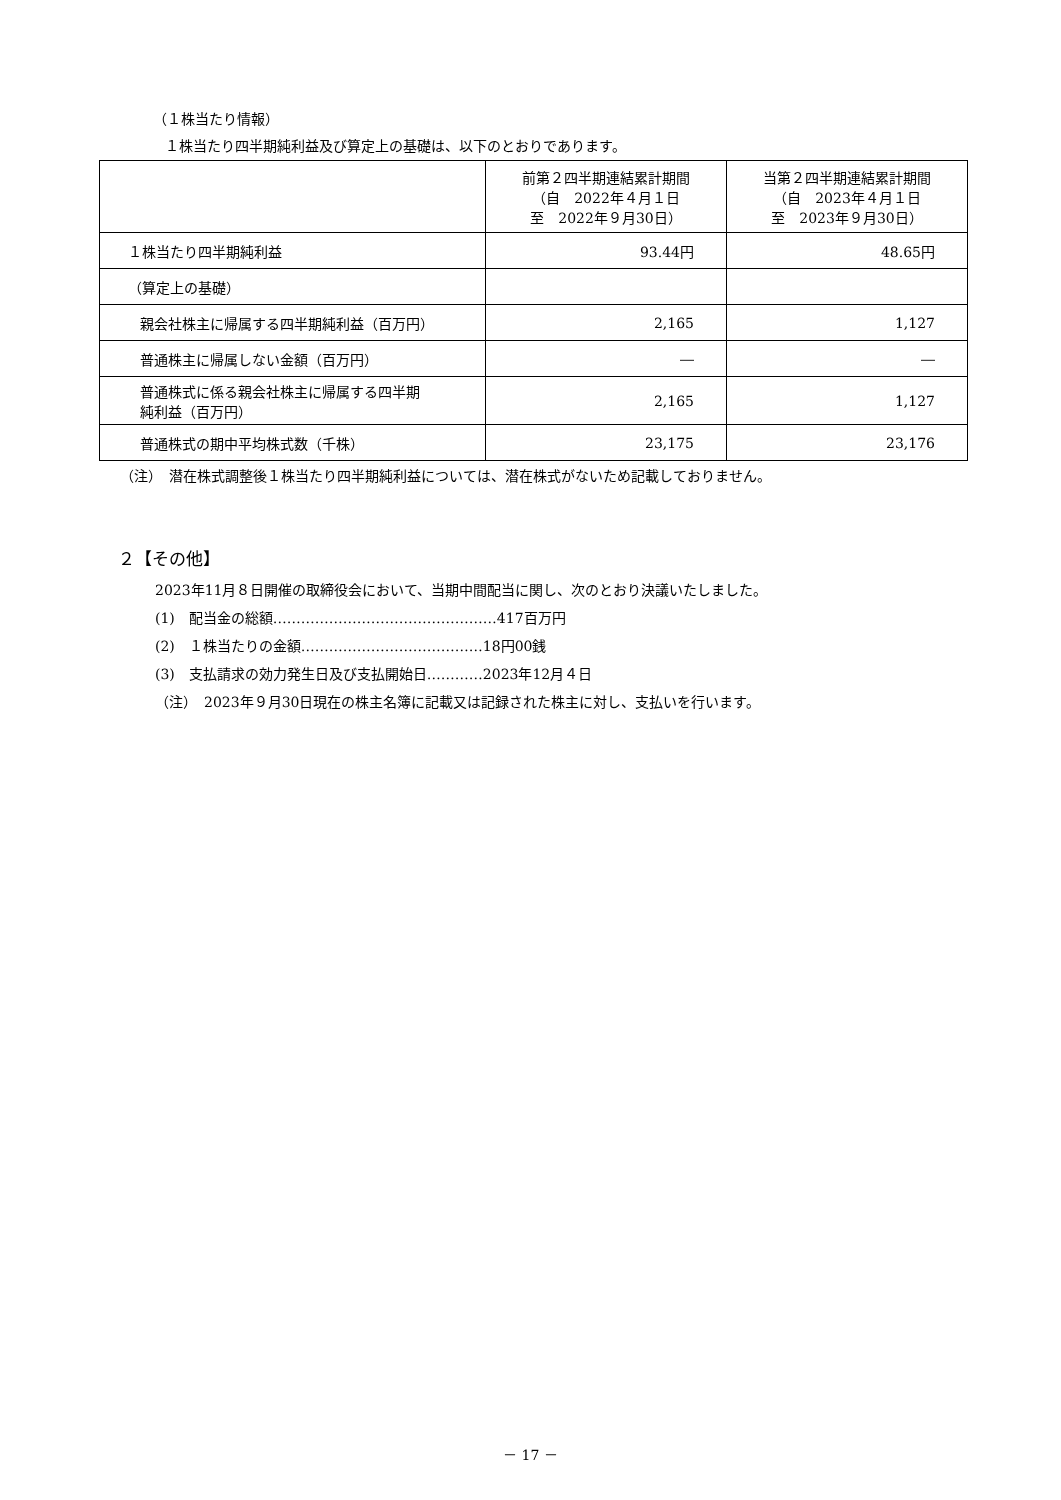（１株当たり情報）
１株当たり四半期純利益及び算定上の基礎は、以下のとおりであります。
| | 前第２四半期連結累計期間 （自 2022年４月１日 至 2022年９月30日） | 当第２四半期連結累計期間 （自 2023年４月１日 至 2023年９月30日） |
| --- | --- | --- |
| １株当たり四半期純利益 | 93.44円 | 48.65円 |
| （算定上の基礎） | | |
| 親会社株主に帰属する四半期純利益（百万円） | 2,165 | 1,127 |
| 普通株主に帰属しない金額（百万円） | ― | ― |
| 普通株式に係る親会社株主に帰属する四半期 純利益（百万円） | 2,165 | 1,127 |
| 普通株式の期中平均株式数（千株） | 23,175 | 23,176 |
（注）　潜在株式調整後１株当たり四半期純利益については、潜在株式がないため記載しておりません。
２【その他】
2023年11月８日開催の取締役会において、当期中間配当に関し、次のとおり決議いたしました。
(1)　配当金の総額…………………………………………417百万円
(2)　１株当たりの金額…………………………………18円00銭
(3)　支払請求の効力発生日及び支払開始日…………2023年12月４日
（注）　2023年９月30日現在の株主名簿に記載又は記録された株主に対し、支払いを行います。
－ 17 －